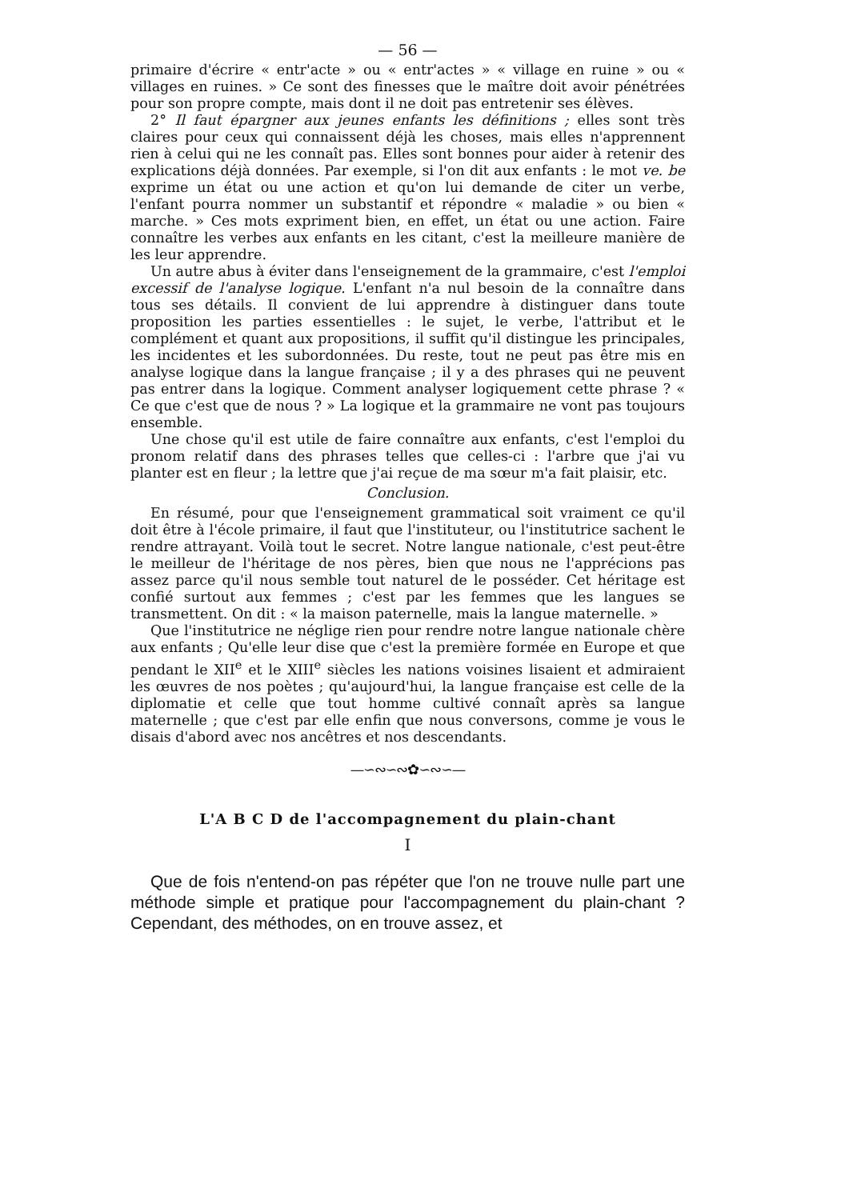— 56 —
primaire d'écrire « entr'acte » ou « entr'actes » « village en ruine » ou « villages en ruines. » Ce sont des finesses que le maître doit avoir pénétrées pour son propre compte, mais dont il ne doit pas entretenir ses élèves.
2° Il faut épargner aux jeunes enfants les définitions ; elles sont très claires pour ceux qui connaissent déjà les choses, mais elles n'apprennent rien à celui qui ne les connaît pas. Elles sont bonnes pour aider à retenir des explications déjà données. Par exemple, si l'on dit aux enfants : le mot ve. be exprime un état ou une action et qu'on lui demande de citer un verbe, l'enfant pourra nommer un substantif et répondre « maladie » ou bien « marche. » Ces mots expriment bien, en effet, un état ou une action. Faire connaître les verbes aux enfants en les citant, c'est la meilleure manière de les leur apprendre.
Un autre abus à éviter dans l'enseignement de la grammaire, c'est l'emploi excessif de l'analyse logique. L'enfant n'a nul besoin de la connaître dans tous ses détails. Il convient de lui apprendre à distinguer dans toute proposition les parties essentielles : le sujet, le verbe, l'attribut et le complément et quant aux propositions, il suffit qu'il distingue les principales, les incidentes et les subordonnées. Du reste, tout ne peut pas être mis en analyse logique dans la langue française ; il y a des phrases qui ne peuvent pas entrer dans la logique. Comment analyser logiquement cette phrase ? « Ce que c'est que de nous ? » La logique et la grammaire ne vont pas toujours ensemble.
Une chose qu'il est utile de faire connaître aux enfants, c'est l'emploi du pronom relatif dans des phrases telles que celles-ci : l'arbre que j'ai vu planter est en fleur ; la lettre que j'ai reçue de ma sœur m'a fait plaisir, etc.
Conclusion.
En résumé, pour que l'enseignement grammatical soit vraiment ce qu'il doit être à l'école primaire, il faut que l'instituteur, ou l'institutrice sachent le rendre attrayant. Voilà tout le secret. Notre langue nationale, c'est peut-être le meilleur de l'héritage de nos pères, bien que nous ne l'apprécions pas assez parce qu'il nous semble tout naturel de le posséder. Cet héritage est confié surtout aux femmes ; c'est par les femmes que les langues se transmettent. On dit : « la maison paternelle, mais la langue maternelle. »
Que l'institutrice ne néglige rien pour rendre notre langue nationale chère aux enfants ; Qu'elle leur dise que c'est la première formée en Europe et que pendant le XII<sup>e</sup> et le XIII<sup>e</sup> siècles les nations voisines lisaient et admiraient les œuvres de nos poètes ; qu'aujourd'hui, la langue française est celle de la diplomatie et celle que tout homme cultivé connaît après sa langue maternelle ; que c'est par elle enfin que nous conversons, comme je vous le disais d'abord avec nos ancêtres et nos descendants.
—∽∾∽∾✿∽∾∽—
L'A B C D de l'accompagnement du plain-chant
I
Que de fois n'entend-on pas répéter que l'on ne trouve nulle part une méthode simple et pratique pour l'accompagnement du plain-chant ? Cependant, des méthodes, on en trouve assez, et